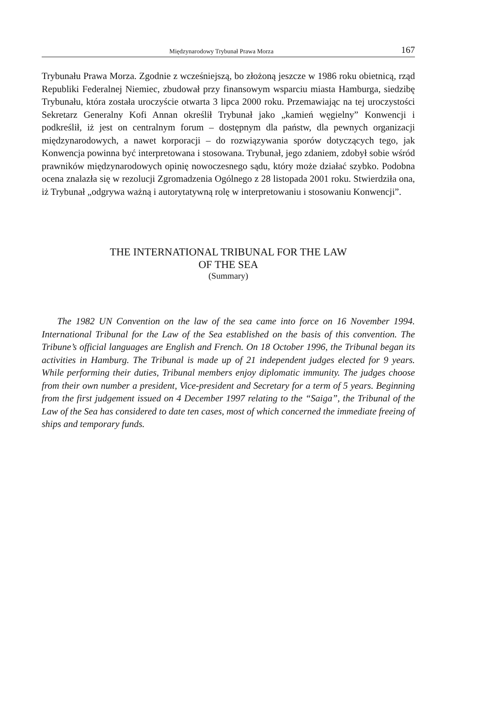Międzynarodowy Trybunał Prawa Morza 167
Trybunału Prawa Morza. Zgodnie z wcześniejszą, bo złożoną jeszcze w 1986 roku obietnicą, rząd Republiki Federalnej Niemiec, zbudował przy finansowym wsparciu miasta Hamburga, siedzibę Trybunału, która została uroczyście otwarta 3 lipca 2000 roku. Przemawiając na tej uroczystości Sekretarz Generalny Kofi Annan określił Trybunał jako „kamień węgielny” Konwencji i podkreślił, iż jest on centralnym forum – dostępnym dla państw, dla pewnych organizacji międzynarodowych, a nawet korporacji – do rozwiązywania sporów dotyczących tego, jak Konwencja powinna być interpretowana i stosowana. Trybunał, jego zdaniem, zdobył sobie wśród prawników międzynarodowych opinię nowoczesnego sądu, który może działać szybko. Podobna ocena znalazła się w rezolucji Zgromadzenia Ogólnego z 28 listopada 2001 roku. Stwierdziła ona, iż Trybunał „odgrywa ważną i autorytatywną rolę w interpretowaniu i stosowaniu Konwencji”.
THE INTERNATIONAL TRIBUNAL FOR THE LAW
OF THE SEA
(Summary)
The 1982 UN Convention on the law of the sea came into force on 16 November 1994. International Tribunal for the Law of the Sea established on the basis of this convention. The Tribune’s official languages are English and French. On 18 October 1996, the Tribunal began its activities in Hamburg. The Tribunal is made up of 21 independent judges elected for 9 years. While performing their duties, Tribunal members enjoy diplomatic immunity. The judges choose from their own number a president, Vice-president and Secretary for a term of 5 years. Beginning from the first judgement issued on 4 December 1997 relating to the “Saiga”, the Tribunal of the Law of the Sea has considered to date ten cases, most of which concerned the immediate freeing of ships and temporary funds.